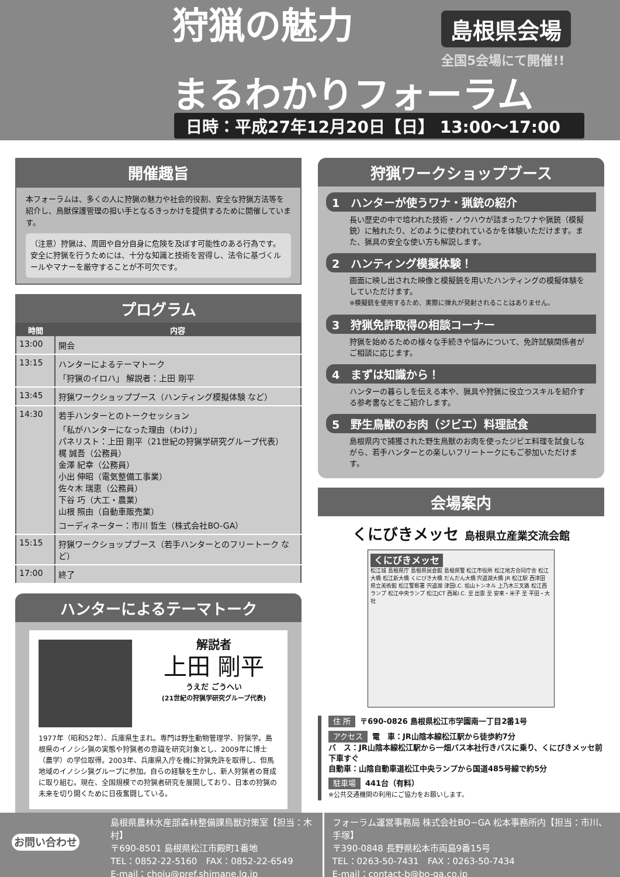狩猟の魅力 島根県会場
全国5会場にて開催!!
まるわかりフォーラム
日時：平成27年12月20日【日】 13:00〜17:00
開催趣旨
本フォーラムは、多くの人に狩猟の魅力や社会的役割、安全な狩猟方法等を紹介し、鳥獣保護管理の担い手となるきっかけを提供するために開催しています。
（注意）狩猟は、周囲や自分自身に危険を及ぼす可能性のある行為です。安全に狩猟を行うためには、十分な知識と技術を習得し、法令に基づくルールやマナーを厳守することが不可欠です。
プログラム
| 時間 | 内容 |
| --- | --- |
| 13:00 | 開会 |
| 13:15 | ハンターによるテーマトーク 「狩猟のイロハ」 解説者：上田 剛平 |
| 13:45 | 狩猟ワークショップブース（ハンティング模擬体験 など） |
| 14:30 | 若手ハンターとのトークセッション 「私がハンターになった理由（わけ）」 パネリスト：上田 剛平（21世紀の狩猟学研究グループ代表） 梶 誠吾（公務員） 金澤 紀幸（公務員） 小出 伸昭（電気整備工事業） 佐々木 瑞恵（公務員） 下谷 巧（大工・農業） 山根 照由（自動車販売業） コーディネーター：市川 哲生（株式会社BO-GA） |
| 15:15 | 狩猟ワークショップブース（若手ハンターとのフリートーク など） |
| 17:00 | 終了 |
ハンターによるテーマトーク
解説者
上田 剛平
うえだ ごうへい
(21世紀の狩猟学研究グループ代表)
1977年（昭和52年）、兵庫県生まれ。専門は野生動物管理学、狩猟学。島根県のイノシシ猟の実態や狩猟者の意識を研究対象とし、2009年に博士（農学）の学位取得。2003年、兵庫県入庁を機に狩猟免許を取得し、但馬地域のイノシシ猟グループに参加。自らの経験を生かし、新人狩猟者の育成に取り組む。現在、全国規模での狩猟者研究を展開しており、日本の狩猟の未来を切り開くために日夜奮闘している。
狩猟ワークショップブース
1　ハンターが使うワナ・猟銃の紹介
長い歴史の中で培われた技術・ノウハウが詰まったワナや猟銃（模擬銃）に触れたり、どのように使われているかを体験いただけます。また、猟具の安全な使い方も解説します。
2　ハンティング模擬体験！
画面に映し出された映像と模擬銃を用いたハンティングの模擬体験をしていただけます。
※模擬銃を使用するため、実際に弾丸が発射されることはありません。
3　狩猟免許取得の相談コーナー
狩猟を始めるための様々な手続きや悩みについて、免許試験関係者がご相談に応じます。
4　まずは知識から！
ハンターの暮らしを伝える本や、猟具や狩猟に役立つスキルを紹介する参考書などをご紹介します。
5　野生鳥獣のお肉（ジビエ）料理試食
島根県内で捕獲された野生鳥獣のお肉を使ったジビエ料理を試食しながら、若手ハンターとの楽しいフリートークにもご参加いただけます。
会場案内
くにびきメッセ 島根県立産業交流会館
くにびきメッセ
松江城 島根県庁 島根県民会館 島根県警 松江市役所 松江地方合同庁舎 松江大橋 松江新大橋 くにびき大橋 だんだん大橋 宍道湖大橋 JR 松江駅 西津田 県立美術館 松江警察署 宍道湖 津田I.C. 桧山トンネル 上乃木三叉路 松江西ランプ 松江中央ランプ 松江JCT 西尾I.C. 至 出雲 至 安来・米子 至 平田・大社
住 所 〒690-0826 島根県松江市学園南一丁目2番1号
アクセス 電　車：JR山陰本線松江駅から徒歩約7分
バ　ス：JR山陰本線松江駅から一畑バス本社行きバスに乗り、くにびきメッセ前下車すぐ
自動車：山陰自動車道松江中央ランプから国道485号線で約5分
駐車場 441台（有料）
※公共交通機関の利用にご協力をお願いします。
お問い合わせ
島根県農林水産部森林整備課鳥獣対策室【担当：木村】
〒690-8501 島根県松江市殿町1番地
TEL：0852-22-5160　FAX：0852-22-6549
E-mail：choju@pref.shimane.lg.jp
フォーラム運営事務局 株式会社BO−GA 松本事務所内【担当：市川、手塚】
〒390-0848 長野県松本市両島9番15号
TEL：0263-50-7431　FAX：0263-50-7434
E-mail：contact-b@bo-ga.co.jp